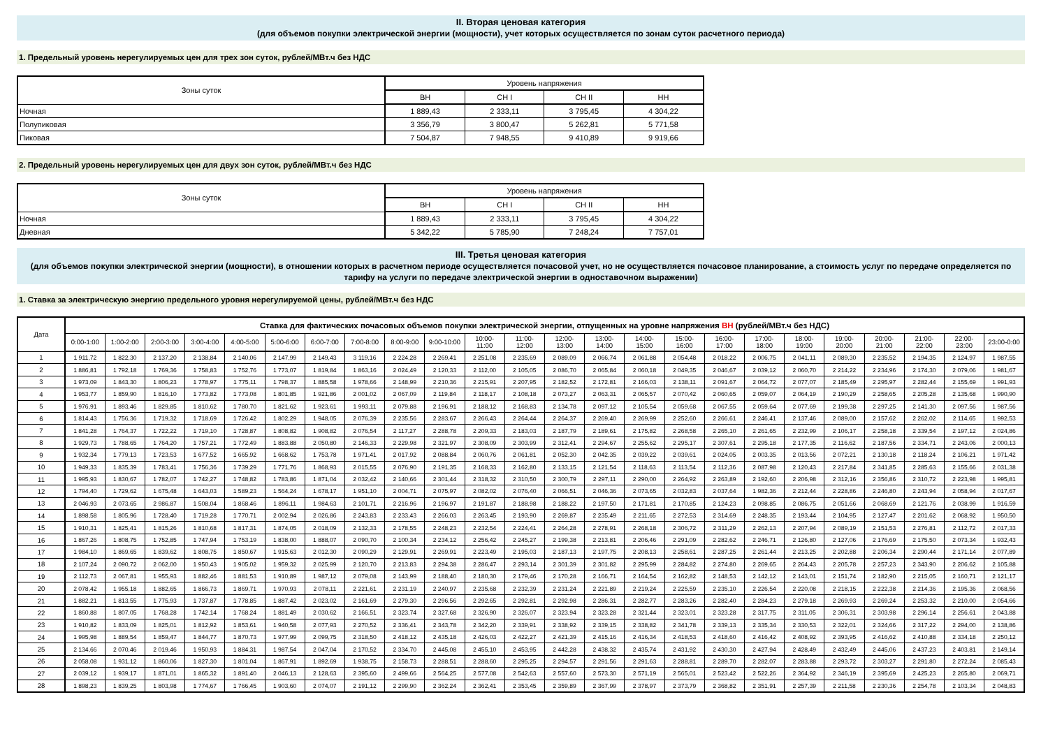II. Вторая ценовая категория
(для объемов покупки электрической энергии (мощности), учет которых осуществляется по зонам суток расчетного периода)
1. Предельный уровень нерегулируемых цен для трех зон суток, рублей/МВт.ч без НДС
| Зоны суток | Уровень напряжения | | | |
| --- | --- | --- | --- | --- |
| | ВН | СН I | СН II | НН |
| Ночная | 1 889,43 | 2 333,11 | 3 795,45 | 4 304,22 |
| Полупиковая | 3 356,79 | 3 800,47 | 5 262,81 | 5 771,58 |
| Пиковая | 7 504,87 | 7 948,55 | 9 410,89 | 9 919,66 |
2. Предельный уровень нерегулируемых цен для двух зон суток, рублей/МВт.ч без НДС
| Зоны суток | Уровень напряжения | | | |
| --- | --- | --- | --- | --- |
| | ВН | СН I | СН II | НН |
| Ночная | 1 889,43 | 2 333,11 | 3 795,45 | 4 304,22 |
| Дневная | 5 342,22 | 5 785,90 | 7 248,24 | 7 757,01 |
III. Третья ценовая категория
(для объемов покупки электрической энергии (мощности), в отношении которых в расчетном периоде осуществляется почасовой учет, но не осуществляется почасовое планирование, а стоимость услуг по передаче определяется по тарифу на услуги по передаче электрической энергии в одноставочном выражении)
1. Ставка за электрическую энергию предельного уровня нерегулируемой цены, рублей/МВт.ч без НДС
| Дата | Ставка для фактических почасовых объемов покупки электрической энергии, отпущенных на уровне напряжения ВН (рублей/МВт.ч без НДС) | | | | | | | | | | | | | | | | | | | | | | | |
| --- | --- | --- | --- | --- | --- | --- | --- | --- | --- | --- | --- | --- | --- | --- | --- | --- | --- | --- | --- | --- | --- | --- | --- | --- |
| | 0:00-1:00 | 1:00-2:00 | 2:00-3:00 | 3:00-4:00 | 4:00-5:00 | 5:00-6:00 | 6:00-7:00 | 7:00-8:00 | 8:00-9:00 | 9:00-10:00 | 10:00- 11:00 | 11:00- 12:00 | 12:00- 13:00 | 13:00- 14:00 | 14:00- 15:00 | 15:00- 16:00 | 16:00- 17:00 | 17:00- 18:00 | 18:00- 19:00 | 19:00- 20:00 | 20:00- 21:00 | 21:00- 22:00 | 22:00- 23:00 | 23:00-0:00 |
| 1 | 1 911,72 | 1 822,30 | 2 137,20 | 2 138,84 | 2 140,06 | 2 147,99 | 2 149,43 | 3 119,16 | 2 224,28 | 2 269,41 | 2 251,08 | 2 235,69 | 2 089,09 | 2 066,74 | 2 061,88 | 2 054,48 | 2 018,22 | 2 006,75 | 2 041,11 | 2 089,30 | 2 235,52 | 2 194,35 | 2 124,97 | 1 987,55 |
| 2 | 1 886,81 | 1 792,18 | 1 769,36 | 1 758,83 | 1 752,76 | 1 773,07 | 1 819,84 | 1 863,16 | 2 024,49 | 2 120,33 | 2 112,00 | 2 105,05 | 2 086,70 | 2 065,84 | 2 060,18 | 2 049,35 | 2 046,67 | 2 039,12 | 2 060,70 | 2 214,22 | 2 234,96 | 2 174,30 | 2 079,06 | 1 981,67 |
| 3 | 1 973,09 | 1 843,30 | 1 806,23 | 1 778,97 | 1 775,11 | 1 798,37 | 1 885,58 | 1 978,66 | 2 148,99 | 2 210,36 | 2 215,91 | 2 207,95 | 2 182,52 | 2 172,81 | 2 166,03 | 2 138,11 | 2 091,67 | 2 064,72 | 2 077,07 | 2 185,49 | 2 295,97 | 2 282,44 | 2 155,69 | 1 991,93 |
| 4 | 1 953,77 | 1 859,90 | 1 816,10 | 1 773,82 | 1 773,08 | 1 801,85 | 1 921,86 | 2 001,02 | 2 067,09 | 2 119,84 | 2 118,17 | 2 108,18 | 2 073,27 | 2 063,31 | 2 065,57 | 2 070,42 | 2 060,65 | 2 059,07 | 2 064,19 | 2 190,29 | 2 258,65 | 2 205,28 | 2 135,68 | 1 990,90 |
| 5 | 1 976,91 | 1 893,46 | 1 829,85 | 1 810,62 | 1 780,70 | 1 821,62 | 1 923,61 | 1 993,11 | 2 079,88 | 2 196,91 | 2 188,12 | 2 168,83 | 2 134,78 | 2 097,12 | 2 105,54 | 2 059,68 | 2 067,55 | 2 059,64 | 2 077,69 | 2 199,38 | 2 297,25 | 2 141,30 | 2 097,56 | 1 987,56 |
| 6 | 1 814,43 | 1 756,36 | 1 719,32 | 1 718,69 | 1 726,42 | 1 802,29 | 1 948,05 | 2 076,39 | 2 235,56 | 2 283,67 | 2 266,43 | 2 264,44 | 2 264,37 | 2 269,40 | 2 269,99 | 2 252,60 | 2 266,61 | 2 246,41 | 2 137,46 | 2 089,00 | 2 157,62 | 2 262,02 | 2 114,65 | 1 992,53 |
| 7 | 1 841,28 | 1 764,37 | 1 722,22 | 1 719,10 | 1 728,87 | 1 808,82 | 1 908,82 | 2 076,54 | 2 117,27 | 2 288,78 | 2 209,33 | 2 183,03 | 2 187,79 | 2 189,61 | 2 175,82 | 2 268,58 | 2 265,10 | 2 261,65 | 2 232,99 | 2 106,17 | 2 258,18 | 2 339,54 | 2 197,12 | 2 024,86 |
| 8 | 1 929,73 | 1 788,65 | 1 764,20 | 1 757,21 | 1 772,49 | 1 883,88 | 2 050,80 | 2 146,33 | 2 229,98 | 2 321,97 | 2 308,09 | 2 303,99 | 2 312,41 | 2 294,67 | 2 255,62 | 2 295,17 | 2 307,61 | 2 295,18 | 2 177,35 | 2 116,62 | 2 187,56 | 2 334,71 | 2 243,06 | 2 000,13 |
| 9 | 1 932,34 | 1 779,13 | 1 723,53 | 1 677,52 | 1 665,92 | 1 668,62 | 1 753,78 | 1 971,41 | 2 017,92 | 2 088,84 | 2 060,76 | 2 061,81 | 2 052,30 | 2 042,35 | 2 039,22 | 2 039,61 | 2 024,05 | 2 003,35 | 2 013,56 | 2 072,21 | 2 130,18 | 2 118,24 | 2 106,21 | 1 971,42 |
| 10 | 1 949,33 | 1 835,39 | 1 783,41 | 1 756,36 | 1 739,29 | 1 771,76 | 1 868,93 | 2 015,55 | 2 076,90 | 2 191,35 | 2 168,33 | 2 162,80 | 2 133,15 | 2 121,54 | 2 118,63 | 2 113,54 | 2 112,36 | 2 087,98 | 2 120,43 | 2 217,84 | 2 341,85 | 2 285,63 | 2 155,66 | 2 031,38 |
| 11 | 1 995,93 | 1 830,67 | 1 782,07 | 1 742,27 | 1 748,82 | 1 783,86 | 1 871,04 | 2 032,42 | 2 140,66 | 2 301,44 | 2 318,32 | 2 310,50 | 2 300,79 | 2 297,11 | 2 290,00 | 2 264,92 | 2 263,89 | 2 192,60 | 2 206,98 | 2 312,16 | 2 356,86 | 2 310,72 | 2 223,98 | 1 995,81 |
| 12 | 1 794,40 | 1 729,62 | 1 675,48 | 1 643,03 | 1 589,23 | 1 564,24 | 1 678,17 | 1 951,10 | 2 004,71 | 2 075,97 | 2 082,02 | 2 076,40 | 2 066,51 | 2 046,36 | 2 073,65 | 2 032,83 | 2 037,64 | 1 982,36 | 2 212,44 | 2 228,86 | 2 246,80 | 2 243,94 | 2 058,94 | 2 017,67 |
| 13 | 2 046,93 | 2 073,65 | 2 986,87 | 1 508,04 | 1 868,46 | 1 896,11 | 1 984,63 | 2 101,71 | 2 216,96 | 2 196,97 | 2 191,87 | 2 188,98 | 2 188,22 | 2 197,50 | 2 171,81 | 2 170,85 | 2 124,23 | 2 098,85 | 2 086,75 | 2 051,66 | 2 068,69 | 2 121,76 | 2 038,99 | 1 916,59 |
| 14 | 1 898,58 | 1 805,96 | 1 728,40 | 1 719,28 | 1 770,71 | 2 002,94 | 2 026,86 | 2 243,83 | 2 233,43 | 2 266,03 | 2 263,45 | 2 193,90 | 2 269,87 | 2 235,49 | 2 211,65 | 2 272,53 | 2 314,69 | 2 248,35 | 2 193,44 | 2 104,95 | 2 127,47 | 2 201,62 | 2 068,92 | 1 950,50 |
| 15 | 1 910,31 | 1 825,41 | 1 815,26 | 1 810,68 | 1 817,31 | 1 874,05 | 2 018,09 | 2 132,33 | 2 178,55 | 2 248,23 | 2 232,54 | 2 224,41 | 2 264,28 | 2 278,91 | 2 268,18 | 2 306,72 | 2 311,29 | 2 262,13 | 2 207,94 | 2 089,19 | 2 151,53 | 2 276,81 | 2 112,72 | 2 017,33 |
| 16 | 1 867,26 | 1 808,75 | 1 752,85 | 1 747,94 | 1 753,19 | 1 838,00 | 1 888,07 | 2 090,70 | 2 100,34 | 2 234,12 | 2 256,42 | 2 245,27 | 2 199,38 | 2 213,81 | 2 206,46 | 2 291,09 | 2 282,62 | 2 246,71 | 2 126,80 | 2 127,06 | 2 176,69 | 2 175,50 | 2 073,34 | 1 932,43 |
| 17 | 1 984,10 | 1 869,65 | 1 839,62 | 1 808,75 | 1 850,67 | 1 915,63 | 2 012,30 | 2 090,29 | 2 129,91 | 2 269,91 | 2 223,49 | 2 195,03 | 2 187,13 | 2 197,75 | 2 208,13 | 2 258,61 | 2 287,25 | 2 261,44 | 2 213,25 | 2 202,88 | 2 206,34 | 2 290,44 | 2 171,14 | 2 077,89 |
| 18 | 2 107,24 | 2 090,72 | 2 062,00 | 1 950,43 | 1 905,02 | 1 959,32 | 2 025,99 | 2 120,70 | 2 213,83 | 2 294,38 | 2 286,47 | 2 293,14 | 2 301,39 | 2 301,82 | 2 295,99 | 2 284,82 | 2 274,80 | 2 269,65 | 2 264,43 | 2 205,78 | 2 257,23 | 2 343,90 | 2 206,62 | 2 105,88 |
| 19 | 2 112,73 | 2 067,81 | 1 955,93 | 1 882,46 | 1 881,53 | 1 910,89 | 1 987,12 | 2 079,08 | 2 143,99 | 2 188,40 | 2 180,30 | 2 179,46 | 2 170,28 | 2 166,71 | 2 164,54 | 2 162,82 | 2 148,53 | 2 142,12 | 2 143,01 | 2 151,74 | 2 182,90 | 2 215,05 | 2 160,71 | 2 121,17 |
| 20 | 2 078,42 | 1 955,18 | 1 882,65 | 1 866,73 | 1 869,71 | 1 970,93 | 2 078,11 | 2 221,61 | 2 231,19 | 2 240,97 | 2 235,68 | 2 232,39 | 2 231,24 | 2 221,89 | 2 219,24 | 2 225,59 | 2 235,10 | 2 226,54 | 2 220,08 | 2 218,15 | 2 222,38 | 2 214,36 | 2 195,36 | 2 068,56 |
| 21 | 1 882,21 | 1 813,55 | 1 775,93 | 1 737,87 | 1 778,85 | 1 887,42 | 2 023,02 | 2 161,69 | 2 279,30 | 2 296,56 | 2 292,65 | 2 292,81 | 2 292,98 | 2 286,31 | 2 282,77 | 2 283,26 | 2 282,40 | 2 284,23 | 2 279,18 | 2 269,93 | 2 269,24 | 2 253,32 | 2 210,00 | 2 054,66 |
| 22 | 1 860,88 | 1 807,05 | 1 768,28 | 1 742,14 | 1 768,24 | 1 881,49 | 2 030,62 | 2 166,51 | 2 323,74 | 2 327,68 | 2 326,90 | 2 326,07 | 2 323,94 | 2 323,28 | 2 321,44 | 2 323,01 | 2 323,28 | 2 317,75 | 2 311,05 | 2 306,31 | 2 303,98 | 2 296,14 | 2 256,61 | 2 043,88 |
| 23 | 1 910,82 | 1 833,09 | 1 825,01 | 1 812,92 | 1 853,61 | 1 940,58 | 2 077,93 | 2 270,52 | 2 336,41 | 2 343,78 | 2 342,20 | 2 339,91 | 2 338,92 | 2 339,15 | 2 338,82 | 2 341,78 | 2 339,13 | 2 335,34 | 2 330,53 | 2 322,01 | 2 324,66 | 2 317,22 | 2 294,00 | 2 138,86 |
| 24 | 1 995,98 | 1 889,54 | 1 859,47 | 1 844,77 | 1 870,73 | 1 977,99 | 2 099,75 | 2 318,50 | 2 418,12 | 2 435,18 | 2 426,03 | 2 422,27 | 2 421,39 | 2 415,16 | 2 416,34 | 2 418,53 | 2 418,60 | 2 416,42 | 2 408,92 | 2 393,95 | 2 416,62 | 2 410,88 | 2 334,18 | 2 250,12 |
| 25 | 2 134,66 | 2 070,46 | 2 019,46 | 1 950,93 | 1 884,31 | 1 987,54 | 2 047,04 | 2 170,52 | 2 334,70 | 2 445,08 | 2 455,10 | 2 453,95 | 2 442,28 | 2 438,32 | 2 435,74 | 2 431,92 | 2 430,30 | 2 427,94 | 2 428,49 | 2 432,49 | 2 445,06 | 2 437,23 | 2 403,81 | 2 149,14 |
| 26 | 2 058,08 | 1 931,12 | 1 860,06 | 1 827,30 | 1 801,04 | 1 867,91 | 1 892,69 | 1 938,75 | 2 158,73 | 2 288,51 | 2 288,60 | 2 295,25 | 2 294,57 | 2 291,56 | 2 291,63 | 2 288,81 | 2 289,70 | 2 282,07 | 2 283,88 | 2 293,72 | 2 303,27 | 2 291,80 | 2 272,24 | 2 085,43 |
| 27 | 2 039,12 | 1 939,17 | 1 871,01 | 1 865,32 | 1 891,40 | 2 046,13 | 2 128,63 | 2 395,60 | 2 499,66 | 2 564,25 | 2 577,08 | 2 542,63 | 2 557,60 | 2 573,30 | 2 571,19 | 2 565,01 | 2 523,42 | 2 522,26 | 2 364,92 | 2 346,19 | 2 395,69 | 2 425,23 | 2 265,80 | 2 069,71 |
| 28 | 1 898,23 | 1 839,25 | 1 803,98 | 1 774,67 | 1 766,45 | 1 903,60 | 2 074,07 | 2 191,12 | 2 299,90 | 2 362,24 | 2 362,41 | 2 353,45 | 2 359,89 | 2 367,99 | 2 378,97 | 2 373,79 | 2 368,82 | 2 351,91 | 2 257,39 | 2 211,58 | 2 230,36 | 2 254,78 | 2 103,34 | 2 048,83 |